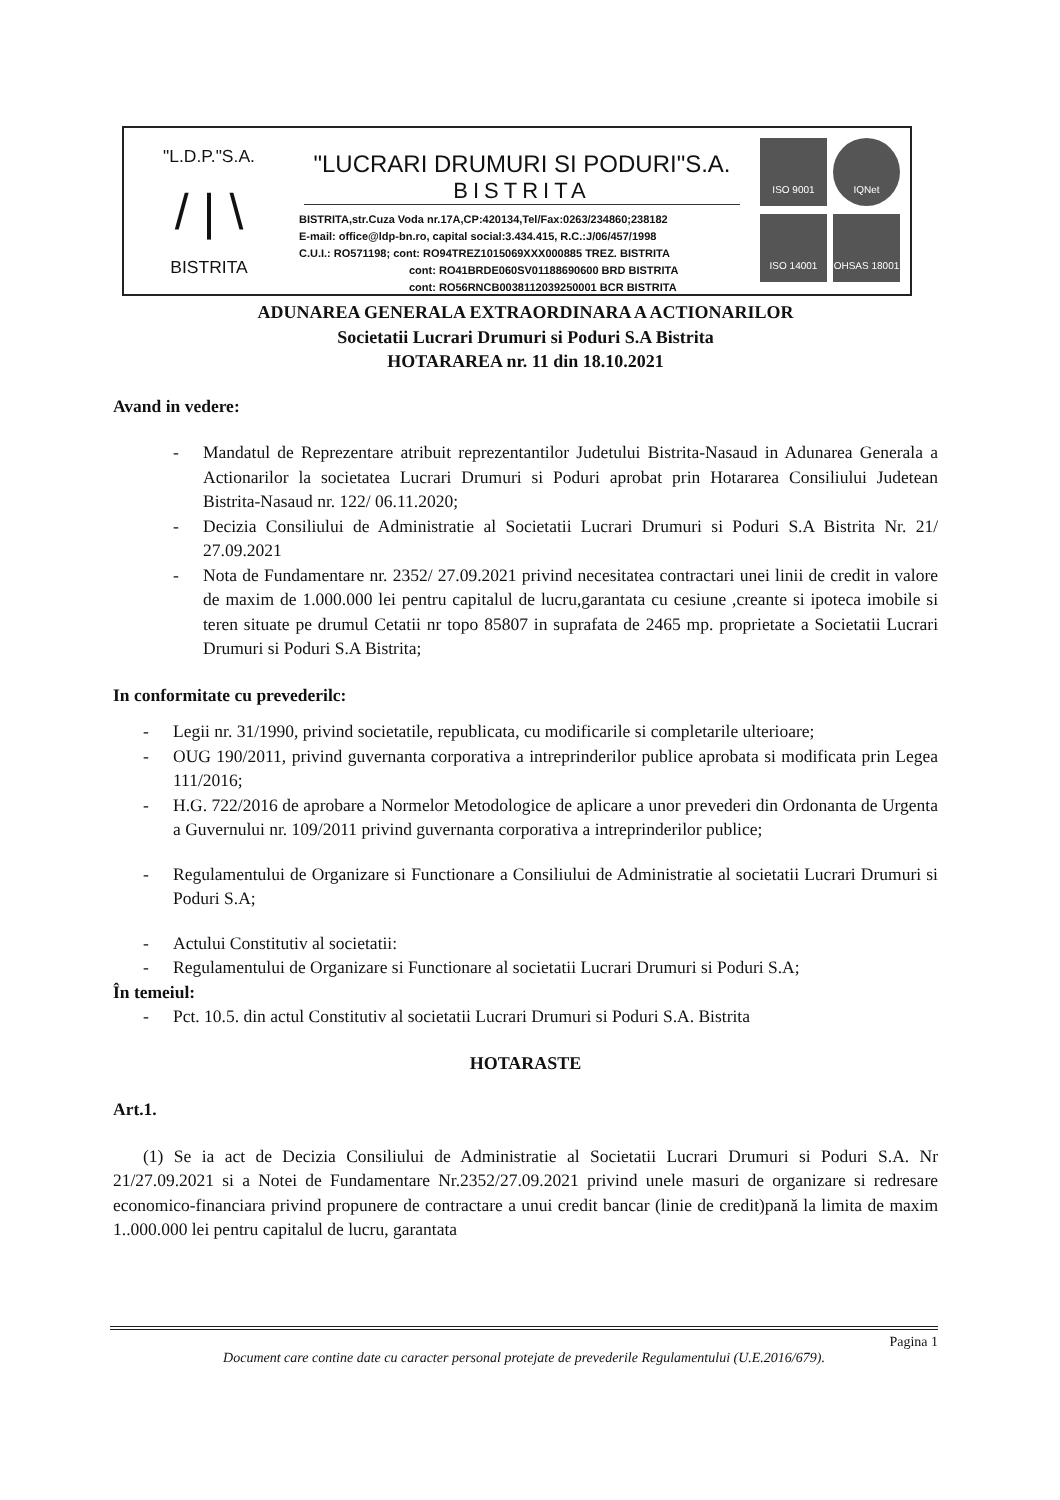"L.D.P."S.A.
/ | \
BISTRITA
"LUCRARI DRUMURI SI PODURI"S.A.
BISTRITA
BISTRITA,str.Cuza Voda nr.17A,CP:420134,Tel/Fax:0263/234860;238182
E-mail: office@ldp-bn.ro, capital social:3.434.415, R.C.:J/06/457/1998
C.U.I.: RO571198; cont: RO94TREZ1015069XXX000885 TREZ. BISTRITA
cont: RO41BRDE060SV01188690600 BRD BISTRITA
cont: RO56RNCB0038112039250001 BCR BISTRITA
ISO 9001
IQNet
ISO 14001
OHSAS 18001
ADUNAREA GENERALA EXTRAORDINARA A ACTIONARILOR
Societatii Lucrari Drumuri si Poduri S.A Bistrita
HOTARAREA nr. 11 din 18.10.2021
Avand in vedere:
- Mandatul de Reprezentare atribuit reprezentantilor Judetului Bistrita-Nasaud in Adunarea Generala a Actionarilor la societatea Lucrari Drumuri si Poduri aprobat prin Hotararea Consiliului Judetean Bistrita-Nasaud nr. 122/ 06.11.2020;
- Decizia Consiliului de Administratie al Societatii Lucrari Drumuri si Poduri S.A Bistrita Nr. 21/ 27.09.2021
- Nota de Fundamentare nr. 2352/ 27.09.2021 privind necesitatea contractari unei linii de credit in valore de maxim de 1.000.000 lei pentru capitalul de lucru,garantata cu cesiune ,creante si ipoteca imobile si teren situate pe drumul Cetatii nr topo 85807 in suprafata de 2465 mp. proprietate a Societatii Lucrari Drumuri si Poduri S.A Bistrita;
In conformitate cu prevederilc:
- Legii nr. 31/1990, privind societatile, republicata, cu modificarile si completarile ulterioare;
- OUG 190/2011, privind guvernanta corporativa a intreprinderilor publice aprobata si modificata prin Legea 111/2016;
- H.G. 722/2016 de aprobare a Normelor Metodologice de aplicare a unor prevederi din Ordonanta de Urgenta a Guvernului nr. 109/2011 privind guvernanta corporativa a intreprinderilor publice;
- Regulamentului de Organizare si Functionare a Consiliului de Administratie al societatii Lucrari Drumuri si Poduri S.A;
- Actului Constitutiv al societatii:
- Regulamentului de Organizare si Functionare al societatii Lucrari Drumuri si Poduri S.A;
În temeiul:
- Pct. 10.5. din actul Constitutiv al societatii Lucrari Drumuri si Poduri S.A. Bistrita
HOTARASTE
Art.1.
(1) Se ia act de Decizia Consiliului de Administratie al Societatii Lucrari Drumuri si Poduri S.A. Nr 21/27.09.2021 si a Notei de Fundamentare Nr.2352/27.09.2021 privind unele masuri de organizare si redresare economico-financiara privind propunere de contractare a unui credit bancar (linie de credit)pană la limita de maxim 1..000.000 lei pentru capitalul de lucru, garantata
Pagina 1
Document care contine date cu caracter personal protejate de prevederile Regulamentului (U.E.2016/679).